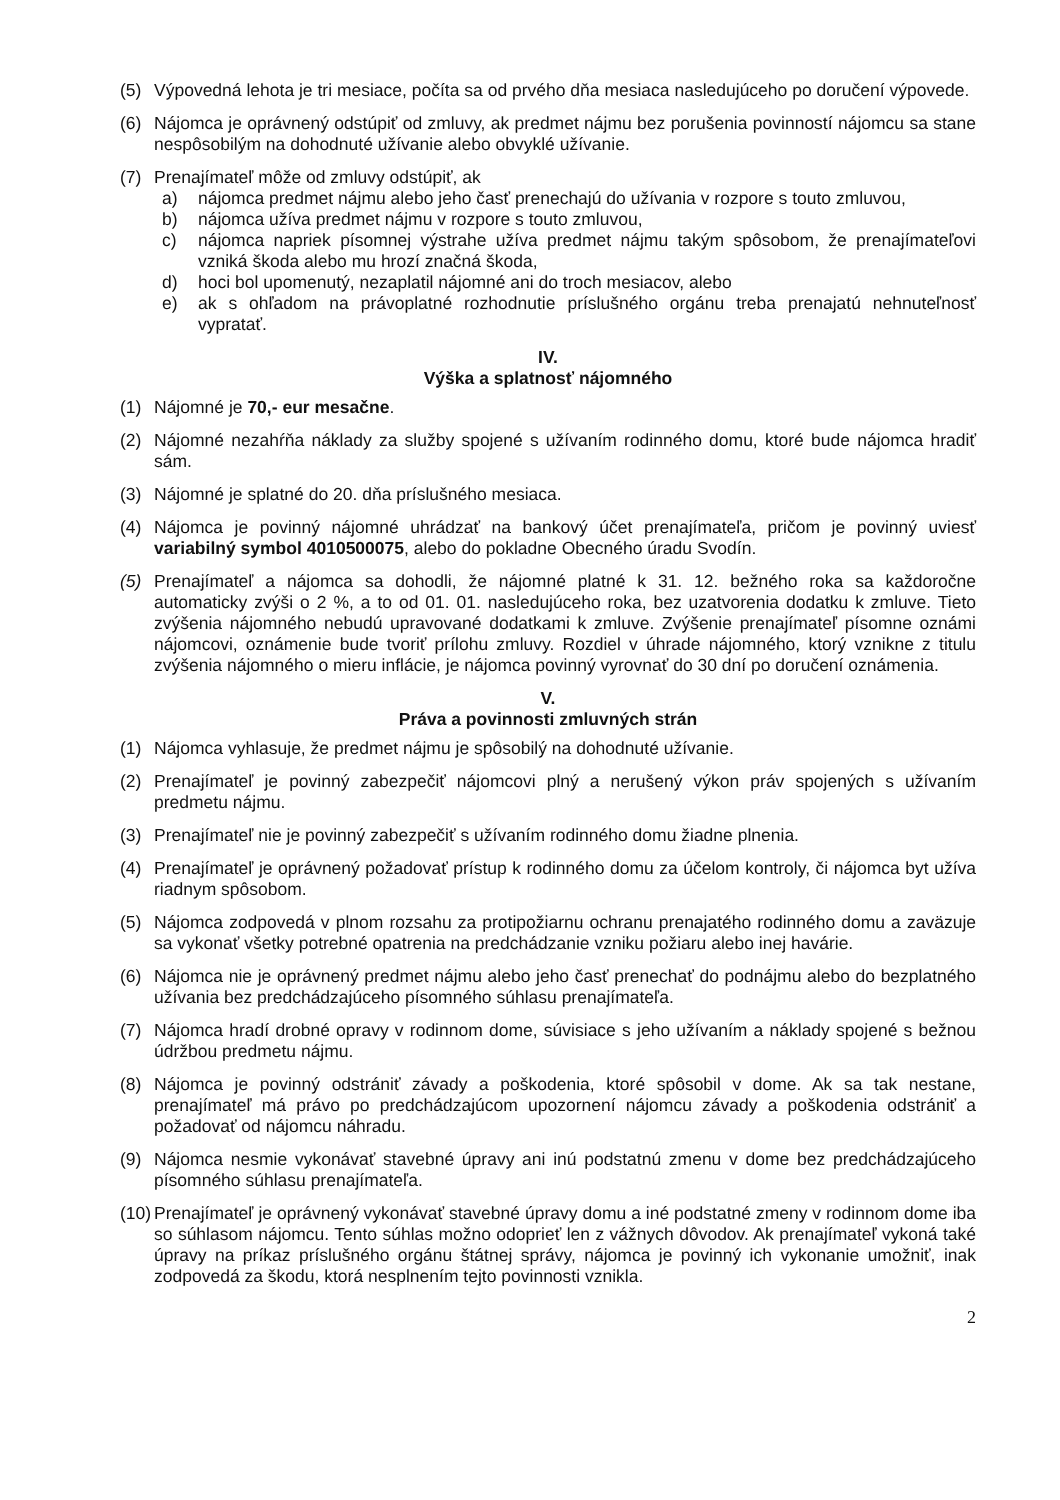(5) Výpovedná lehota je tri mesiace, počíta sa od prvého dňa mesiaca nasledujúceho po doručení výpovede.
(6) Nájomca je oprávnený odstúpiť od zmluvy, ak predmet nájmu bez porušenia povinností nájomcu sa stane nespôsobilým na dohodnuté užívanie alebo obvyklé užívanie.
(7) Prenajímateľ môže od zmluvy odstúpiť, ak
a) nájomca predmet nájmu alebo jeho časť prenechajú do užívania v rozpore s touto zmluvou,
b) nájomca užíva predmet nájmu v rozpore s touto zmluvou,
c) nájomca napriek písomnej výstrahe užíva predmet nájmu takým spôsobom, že prenajímateľovi vzniká škoda alebo mu hrozí značná škoda,
d) hoci bol upomenutý, nezaplatil nájomné ani do troch mesiacov, alebo
e) ak s ohľadom na právoplatné rozhodnutie príslušného orgánu treba prenajatú nehnuteľnosť vypratať.
IV.
Výška a splatnosť nájomného
(1) Nájomné je 70,- eur mesačne.
(2) Nájomné nezahŕňa náklady za služby spojené s užívaním rodinného domu, ktoré bude nájomca hradiť sám.
(3) Nájomné je splatné do 20. dňa príslušného mesiaca.
(4) Nájomca je povinný nájomné uhrádzať na bankový účet prenajímateľa, pričom je povinný uviesť variabilný symbol 4010500075, alebo do pokladne Obecného úradu Svodín.
(5) Prenajímateľ a nájomca sa dohodli, že nájomné platné k 31. 12. bežného roka sa každoročne automaticky zvýši o 2 %, a to od 01. 01. nasledujúceho roka, bez uzatvorenia dodatku k zmluve. Tieto zvýšenia nájomného nebudú upravované dodatkami k zmluve. Zvýšenie prenajímateľ písomne oznámi nájomcovi, oznámenie bude tvoriť prílohu zmluvy. Rozdiel v úhrade nájomného, ktorý vznikne z titulu zvýšenia nájomného o mieru inflácie, je nájomca povinný vyrovnať do 30 dní po doručení oznámenia.
V.
Práva a povinnosti zmluvných strán
(1) Nájomca vyhlasuje, že predmet nájmu je spôsobilý na dohodnuté užívanie.
(2) Prenajímateľ je povinný zabezpečiť nájomcovi plný a nerušený výkon práv spojených s užívaním predmetu nájmu.
(3) Prenajímateľ nie je povinný zabezpečiť s užívaním rodinného domu žiadne plnenia.
(4) Prenajímateľ je oprávnený požadovať prístup k rodinného domu za účelom kontroly, či nájomca byt užíva riadnym spôsobom.
(5) Nájomca zodpovedá v plnom rozsahu za protipožiarnu ochranu prenajatého rodinného domu a zaväzuje sa vykonať všetky potrebné opatrenia na predchádzanie vzniku požiaru alebo inej havárie.
(6) Nájomca nie je oprávnený predmet nájmu alebo jeho časť prenechať do podnájmu alebo do bezplatného užívania bez predchádzajúceho písomného súhlasu prenajímateľa.
(7) Nájomca hradí drobné opravy v rodinnom dome, súvisiace s jeho užívaním a náklady spojené s bežnou údržbou predmetu nájmu.
(8) Nájomca je povinný odstrániť závady a poškodenia, ktoré spôsobil v dome. Ak sa tak nestane, prenajímateľ má právo po predchádzajúcom upozornení nájomcu závady a poškodenia odstrániť a požadovať od nájomcu náhradu.
(9) Nájomca nesmie vykonávať stavebné úpravy ani inú podstatnú zmenu v dome bez predchádzajúceho písomného súhlasu prenajímateľa.
(10) Prenajímateľ je oprávnený vykonávať stavebné úpravy domu a iné podstatné zmeny v rodinnom dome iba so súhlasom nájomcu. Tento súhlas možno odoprieť len z vážnych dôvodov. Ak prenajímateľ vykoná také úpravy na príkaz príslušného orgánu štátnej správy, nájomca je povinný ich vykonanie umožniť, inak zodpovedá za škodu, ktorá nesplnením tejto povinnosti vznikla.
2